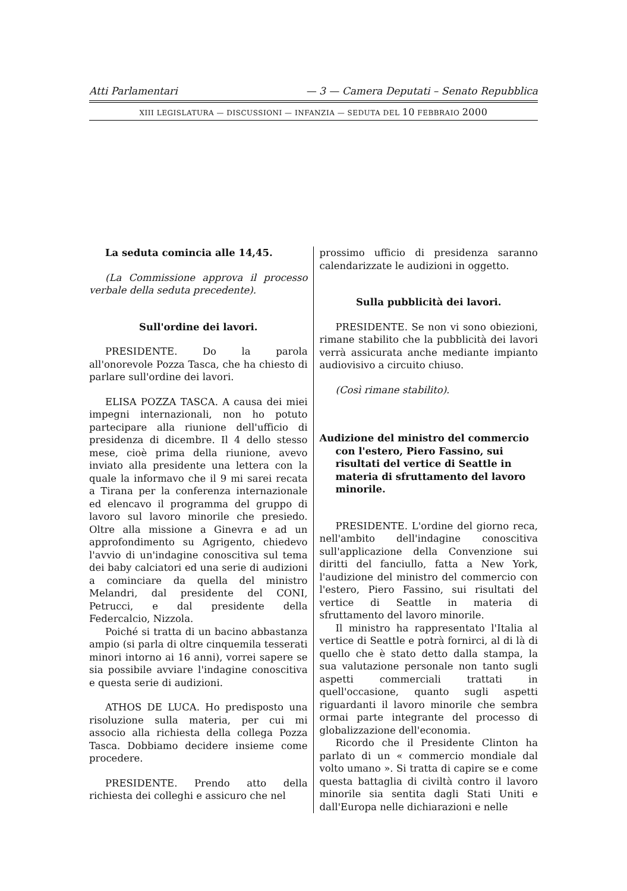Atti Parlamentari — 3 — Camera Deputati – Senato Repubblica
XIII LEGISLATURA — DISCUSSIONI — INFANZIA — SEDUTA DEL 10 FEBBRAIO 2000
La seduta comincia alle 14,45.
(La Commissione approva il processo verbale della seduta precedente).
Sull'ordine dei lavori.
PRESIDENTE. Do la parola all'onorevole Pozza Tasca, che ha chiesto di parlare sull'ordine dei lavori.
ELISA POZZA TASCA. A causa dei miei impegni internazionali, non ho potuto partecipare alla riunione dell'ufficio di presidenza di dicembre. Il 4 dello stesso mese, cioè prima della riunione, avevo inviato alla presidente una lettera con la quale la informavo che il 9 mi sarei recata a Tirana per la conferenza internazionale ed elencavo il programma del gruppo di lavoro sul lavoro minorile che presiedo. Oltre alla missione a Ginevra e ad un approfondimento su Agrigento, chiedevo l'avvio di un'indagine conoscitiva sul tema dei baby calciatori ed una serie di audizioni a cominciare da quella del ministro Melandri, dal presidente del CONI, Petrucci, e dal presidente della Federcalcio, Nizzola.
Poiché si tratta di un bacino abbastanza ampio (si parla di oltre cinquemila tesserati minori intorno ai 16 anni), vorrei sapere se sia possibile avviare l'indagine conoscitiva e questa serie di audizioni.
ATHOS DE LUCA. Ho predisposto una risoluzione sulla materia, per cui mi associo alla richiesta della collega Pozza Tasca. Dobbiamo decidere insieme come procedere.
PRESIDENTE. Prendo atto della richiesta dei colleghi e assicuro che nel
prossimo ufficio di presidenza saranno calendarizzate le audizioni in oggetto.
Sulla pubblicità dei lavori.
PRESIDENTE. Se non vi sono obiezioni, rimane stabilito che la pubblicità dei lavori verrà assicurata anche mediante impianto audiovisivo a circuito chiuso.
(Così rimane stabilito).
Audizione del ministro del commercio con l'estero, Piero Fassino, sui risultati del vertice di Seattle in materia di sfruttamento del lavoro minorile.
PRESIDENTE. L'ordine del giorno reca, nell'ambito dell'indagine conoscitiva sull'applicazione della Convenzione sui diritti del fanciullo, fatta a New York, l'audizione del ministro del commercio con l'estero, Piero Fassino, sui risultati del vertice di Seattle in materia di sfruttamento del lavoro minorile.
Il ministro ha rappresentato l'Italia al vertice di Seattle e potrà fornirci, al di là di quello che è stato detto dalla stampa, la sua valutazione personale non tanto sugli aspetti commerciali trattati in quell'occasione, quanto sugli aspetti riguardanti il lavoro minorile che sembra ormai parte integrante del processo di globalizzazione dell'economia.
Ricordo che il Presidente Clinton ha parlato di un « commercio mondiale dal volto umano ». Si tratta di capire se e come questa battaglia di civiltà contro il lavoro minorile sia sentita dagli Stati Uniti e dall'Europa nelle dichiarazioni e nelle